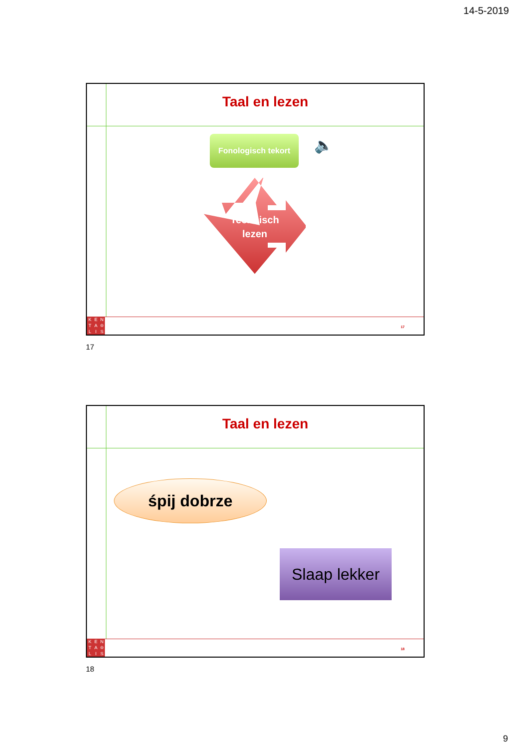14-5-2019
Taal en lezen
Fonologisch tekort 🔈
Technisch lezen
KENTA ♔ LIS
17
17
Taal en lezen
śpij dobrze
Slaap lekker
KENTA ♔ LIS
18
18
9